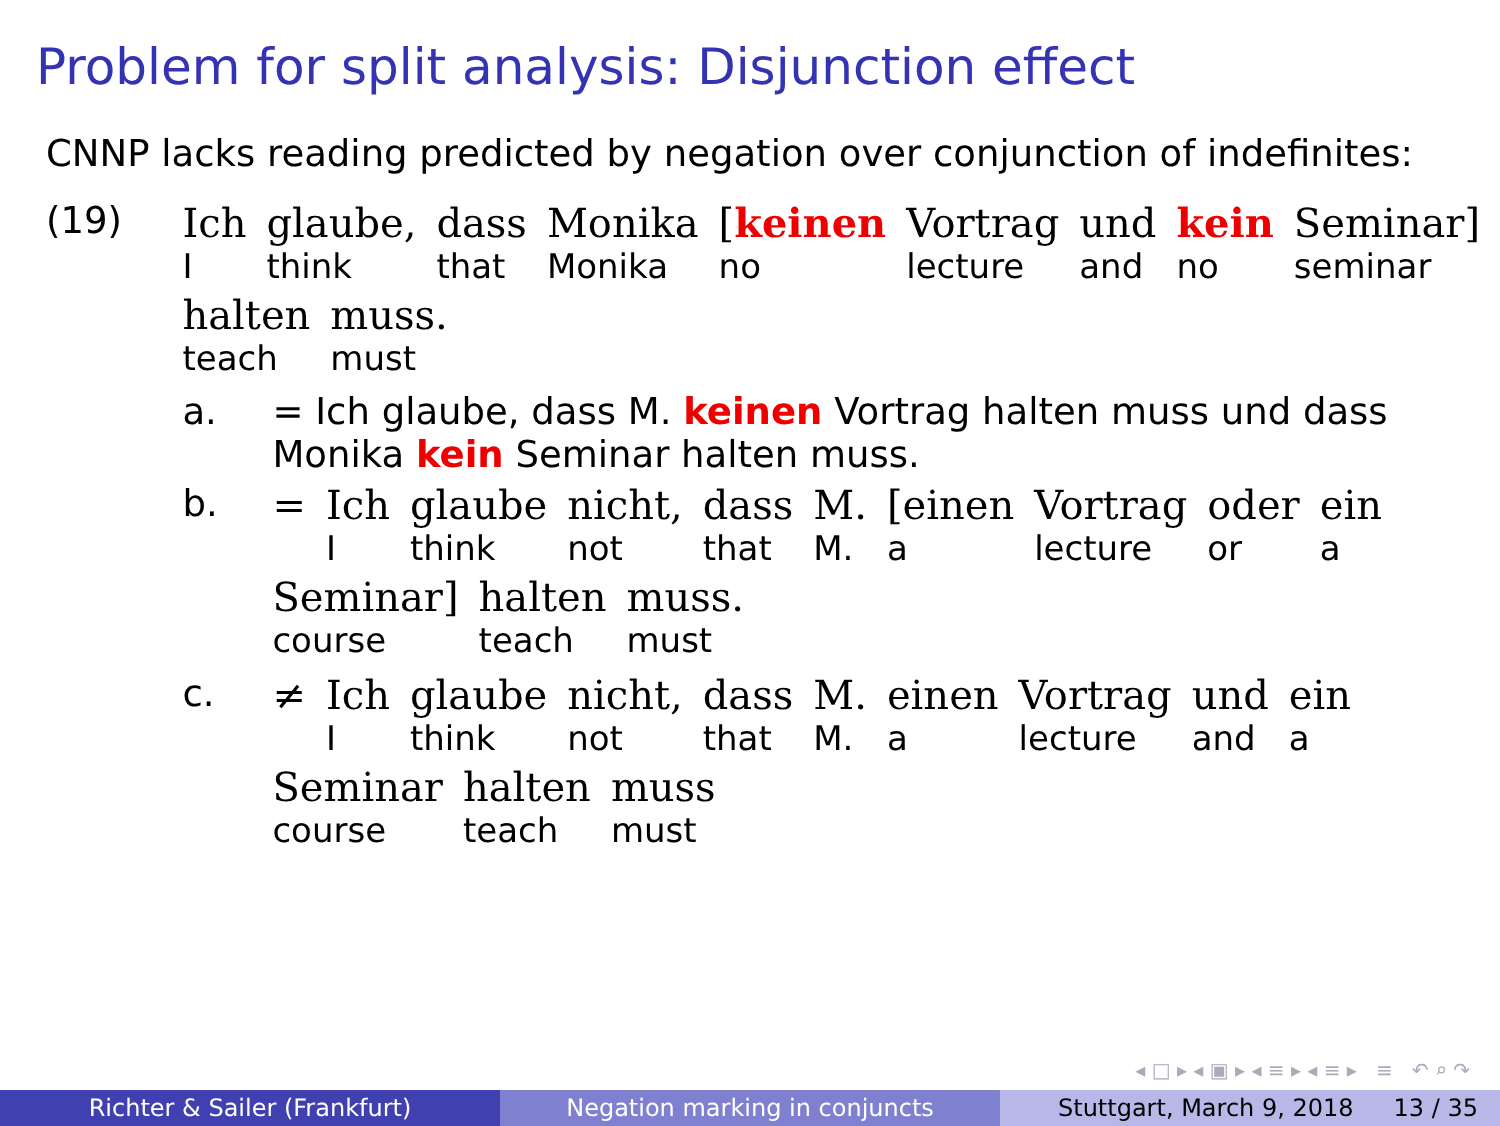Problem for split analysis: Disjunction effect
CNNP lacks reading predicted by negation over conjunction of indefinites:
(19)
| Ich | glaube, | dass | Monika | [ keinen | Vortrag | und | kein | Seminar] |
| I | think | that | Monika | no | lecture | and | no | seminar |
| halten | muss. |
| teach | must |
a. = Ich glaube, dass M. keinen Vortrag halten muss und dass
Monika kein Seminar halten muss.
b.
| = | Ich | glaube | nicht, | dass | M. | [einen | Vortrag | oder | ein |
| | I | think | not | that | M. | a | lecture | or | a |
| Seminar] | halten | muss. |
| course | teach | must |
c.
| ≠ | Ich | glaube | nicht, | dass | M. | einen | Vortrag | und | ein |
| | I | think | not | that | M. | a | lecture | and | a |
| Seminar | halten | muss |
| course | teach | must |
◂ □ ▸ ◂ ▣ ▸ ◂ ≡ ▸ ◂ ≡ ▸ ≡ ↶ ⌕ ↷
Richter & Sailer (Frankfurt) Negation marking in conjuncts Stuttgart, March 9, 2018 13 / 35